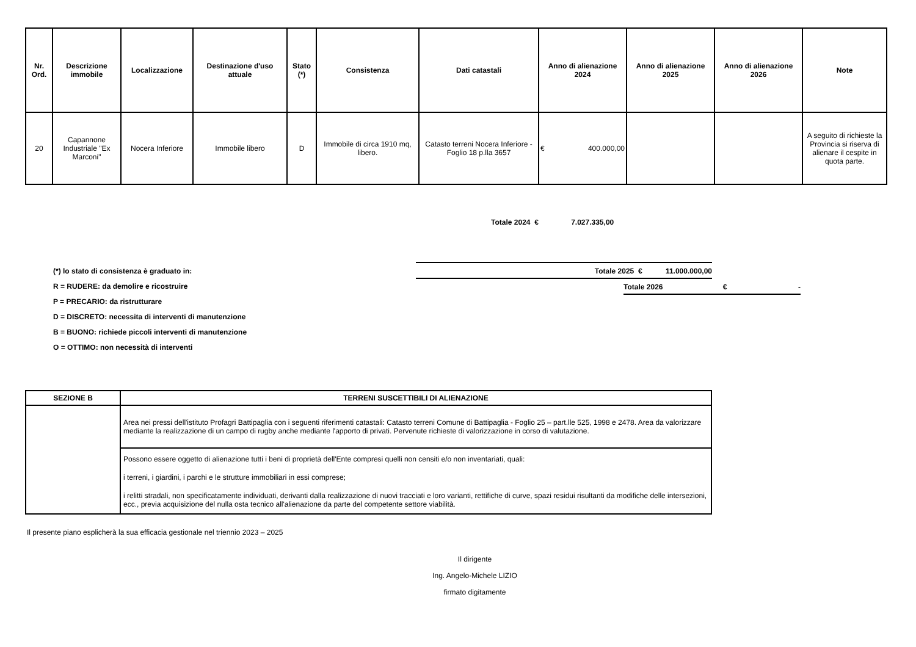| Nr. Ord. | Descrizione immobile | Localizzazione | Destinazione d'uso attuale | Stato (*) | Consistenza | Dati catastali | Anno di alienazione 2024 | Anno di alienazione 2025 | Anno di alienazione 2026 | Note |
| --- | --- | --- | --- | --- | --- | --- | --- | --- | --- | --- |
| 20 | Capannone Industriale "Ex Marconi" | Nocera Inferiore | Immobile libero | D | Immobile di circa 1910 mq, libero. | Catasto terreni Nocera Inferiore - Foglio 18 p.lla 3657 | € 400.000,00 | | | A seguito di richieste la Provincia si riserva di alienare il cespite in quota parte. |
Totale 2024 € 7.027.335,00
(*) lo stato di consistenza è graduato in:
R = RUDERE: da demolire e ricostruire
P = PRECARIO: da ristrutturare
D = DISCRETO: necessita di interventi di manutenzione
B = BUONO: richiede piccoli interventi di manutenzione
O = OTTIMO: non necessità di interventi
Totale 2025 € 11.000.000,00
Totale 2026 € -
| SEZIONE B | TERRENI SUSCETTIBILI DI ALIENAZIONE |
| --- | --- |
| | Area nei pressi dell'istituto Profagri Battipaglia con i seguenti riferimenti catastali: Catasto terreni Comune di Battipaglia - Foglio 25 – part.lle 525, 1998 e 2478. Area da valorizzare mediante la realizzazione di un campo di rugby anche mediante l'apporto di privati. Pervenute richieste di valorizzazione in corso di valutazione. |
| | Possono essere oggetto di alienazione tutti i beni di proprietà dell'Ente compresi quelli non censiti e/o non inventariati, quali: i terreni, i giardini, i parchi e le strutture immobiliari in essi comprese; i relitti stradali, non specificatamente individuati, derivanti dalla realizzazione di nuovi tracciati e loro varianti, rettifiche di curve, spazi residui risultanti da modifiche delle intersezioni, ecc., previa acquisizione del nulla osta tecnico all'alienazione da parte del competente settore viabilità. |
Il presente piano esplicherà la sua efficacia gestionale nel triennio 2023 – 2025
Il dirigente
Ing. Angelo-Michele LIZIO
firmato digitamente